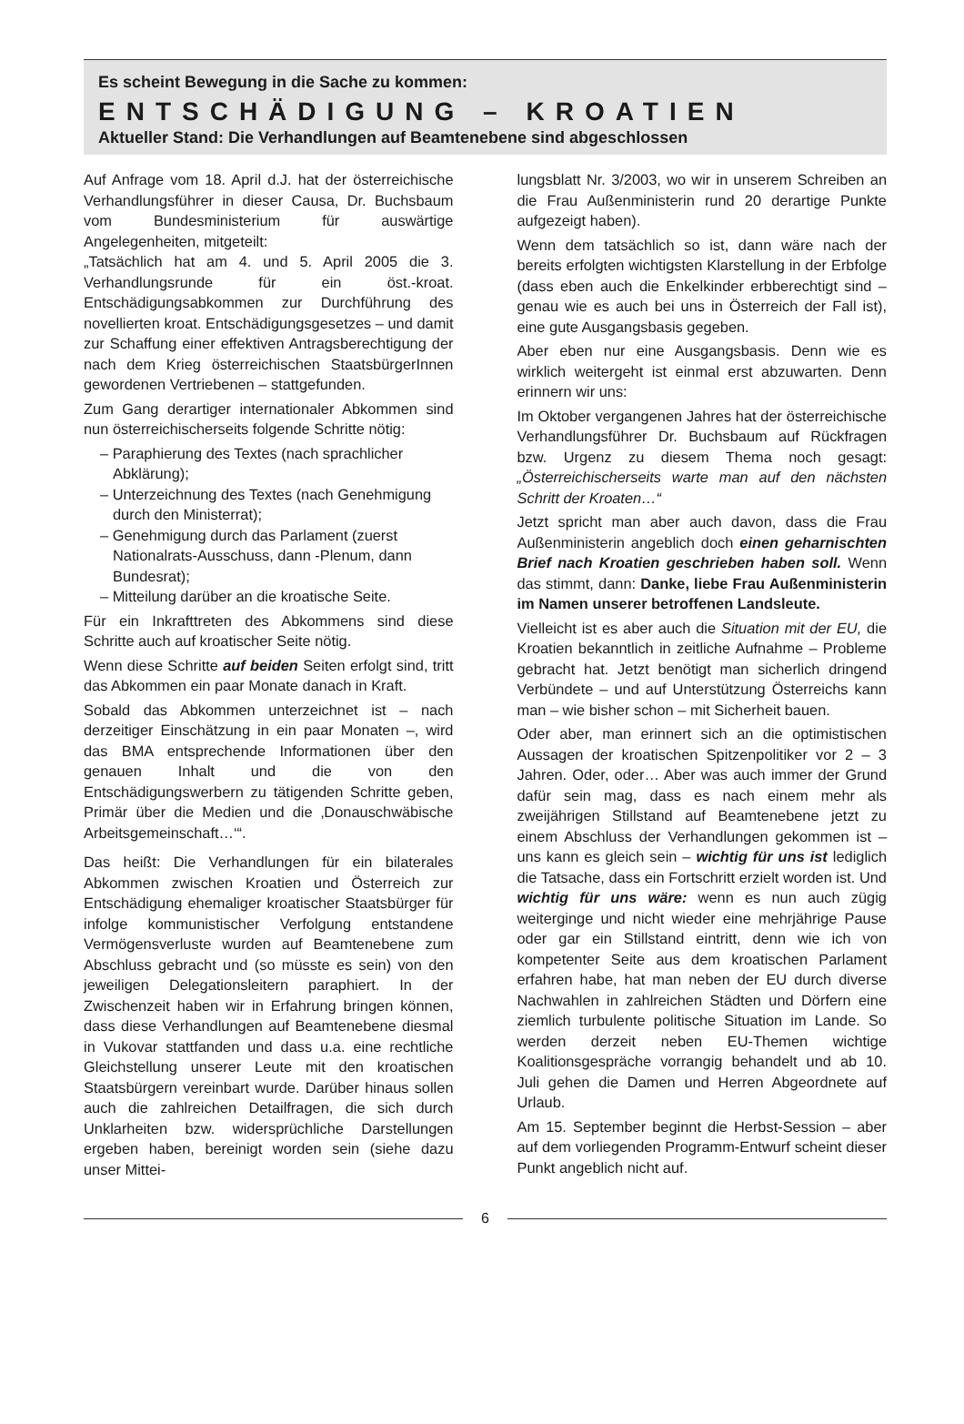Es scheint Bewegung in die Sache zu kommen:
ENTSCHÄDIGUNG – KROATIEN
Aktueller Stand: Die Verhandlungen auf Beamtenebene sind abgeschlossen
Auf Anfrage vom 18. April d.J. hat der österreichische Verhandlungsführer in dieser Causa, Dr. Buchsbaum vom Bundesministerium für auswärtige Angelegenheiten, mitgeteilt:
„Tatsächlich hat am 4. und 5. April 2005 die 3. Verhandlungsrunde für ein öst.-kroat. Entschädigungsabkommen zur Durchführung des novellierten kroat. Entschädigungsgesetzes – und damit zur Schaffung einer effektiven Antragsberechtigung der nach dem Krieg österreichischen StaatsbürgerInnen gewordenen Vertriebenen – stattgefunden.
Zum Gang derartiger internationaler Abkommen sind nun österreichischerseits folgende Schritte nötig:
– Paraphierung des Textes (nach sprachlicher Abklärung);
– Unterzeichnung des Textes (nach Genehmigung durch den Ministerrat);
– Genehmigung durch das Parlament (zuerst Nationalrats-Ausschuss, dann -Plenum, dann Bundesrat);
– Mitteilung darüber an die kroatische Seite.
Für ein Inkrafttreten des Abkommens sind diese Schritte auch auf kroatischer Seite nötig.
Wenn diese Schritte auf beiden Seiten erfolgt sind, tritt das Abkommen ein paar Monate danach in Kraft.
Sobald das Abkommen unterzeichnet ist – nach derzeitiger Einschätzung in ein paar Monaten –, wird das BMA entsprechende Informationen über den genauen Inhalt und die von den Entschädigungswerbern zu tätigenden Schritte geben, Primär über die Medien und die ‚Donauschwäbische Arbeitsgemeinschaft…‘“.
Das heißt: Die Verhandlungen für ein bilaterales Abkommen zwischen Kroatien und Österreich zur Entschädigung ehemaliger kroatischer Staatsbürger für infolge kommunistischer Verfolgung entstandene Vermögensverluste wurden auf Beamtenebene zum Abschluss gebracht und (so müsste es sein) von den jeweiligen Delegationsleitern paraphiert. In der Zwischenzeit haben wir in Erfahrung bringen können, dass diese Verhandlungen auf Beamtenebene diesmal in Vukovar stattfanden und dass u.a. eine rechtliche Gleichstellung unserer Leute mit den kroatischen Staatsbürgern vereinbart wurde. Darüber hinaus sollen auch die zahlreichen Detailfragen, die sich durch Unklarheiten bzw. widersprüchliche Darstellungen ergeben haben, bereinigt worden sein (siehe dazu unser Mittei-
lungsblatt Nr. 3/2003, wo wir in unserem Schreiben an die Frau Außenministerin rund 20 derartige Punkte aufgezeigt haben).
Wenn dem tatsächlich so ist, dann wäre nach der bereits erfolgten wichtigsten Klarstellung in der Erbfolge (dass eben auch die Enkelkinder erbberechtigt sind – genau wie es auch bei uns in Österreich der Fall ist), eine gute Ausgangsbasis gegeben.
Aber eben nur eine Ausgangsbasis. Denn wie es wirklich weitergeht ist einmal erst abzuwarten. Denn erinnern wir uns:
Im Oktober vergangenen Jahres hat der österreichische Verhandlungsführer Dr. Buchsbaum auf Rückfragen bzw. Urgenz zu diesem Thema noch gesagt: „Österreichischerseits warte man auf den nächsten Schritt der Kroaten…“
Jetzt spricht man aber auch davon, dass die Frau Außenministerin angeblich doch einen geharnischten Brief nach Kroatien geschrieben haben soll. Wenn das stimmt, dann: Danke, liebe Frau Außenministerin im Namen unserer betroffenen Landsleute.
Vielleicht ist es aber auch die Situation mit der EU, die Kroatien bekanntlich in zeitliche Aufnahme – Probleme gebracht hat. Jetzt benötigt man sicherlich dringend Verbündete – und auf Unterstützung Österreichs kann man – wie bisher schon – mit Sicherheit bauen.
Oder aber, man erinnert sich an die optimistischen Aussagen der kroatischen Spitzenpolitiker vor 2 – 3 Jahren. Oder, oder… Aber was auch immer der Grund dafür sein mag, dass es nach einem mehr als zweijährigen Stillstand auf Beamtenebene jetzt zu einem Abschluss der Verhandlungen gekommen ist – uns kann es gleich sein – wichtig für uns ist lediglich die Tatsache, dass ein Fortschritt erzielt worden ist. Und wichtig für uns wäre: wenn es nun auch zügig weiterginge und nicht wieder eine mehrjährige Pause oder gar ein Stillstand eintritt, denn wie ich von kompetenter Seite aus dem kroatischen Parlament erfahren habe, hat man neben der EU durch diverse Nachwahlen in zahlreichen Städten und Dörfern eine ziemlich turbulente politische Situation im Lande. So werden derzeit neben EU-Themen wichtige Koalitionsgespräche vorrangig behandelt und ab 10. Juli gehen die Damen und Herren Abgeordnete auf Urlaub.
Am 15. September beginnt die Herbst-Session – aber auf dem vorliegenden Programm-Entwurf scheint dieser Punkt angeblich nicht auf.
6